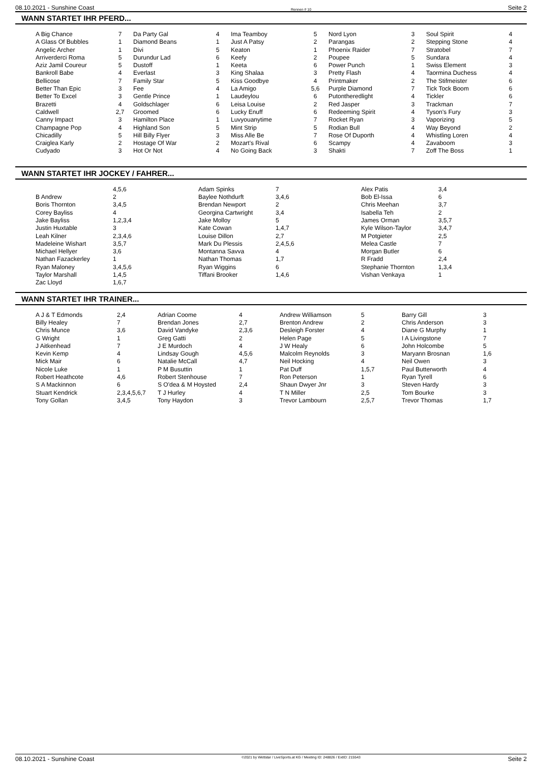08.10.2021 - Sunshine Coast Rennen # 10 Seite 2
WANN STARTET IHR PFERD...
| A Big Chance | 7 | Da Party Gal | 4 | Ima Teamboy | 5 | Nord Lyon | 3 | Soul Spirit | 4 |
| A Glass Of Bubbles | 1 | Diamond Beans | 1 | Just A Patsy | 2 | Parangas | 2 | Stepping Stone | 4 |
| Angelic Archer | 1 | Divi | 5 | Keaton | 1 | Phoenix Raider | 7 | Stratobel | 7 |
| Arriverderci Roma | 5 | Durundur Lad | 6 | Keefy | 2 | Poupee | 5 | Sundara | 4 |
| Aziz Jamil Coureur | 5 | Dustoff | 1 | Keeta | 6 | Power Punch | 1 | Swiss Element | 3 |
| Bankroll Babe | 4 | Everlast | 3 | King Shalaa | 3 | Pretty Flash | 4 | Taormina Duchess | 4 |
| Bellicose | 7 | Family Star | 5 | Kiss Goodbye | 4 | Printmaker | 2 | The Stifmeister | 6 |
| Better Than Epic | 3 | Fee | 4 | La Amigo | 5,6 | Purple Diamond | 7 | Tick Tock Boom | 6 |
| Better To Excel | 3 | Gentle Prince | 1 | Laudeylou | 6 | Putontheredlight | 4 | Tickler | 6 |
| Brazetti | 4 | Goldschlager | 6 | Leisa Louise | 2 | Red Jasper | 3 | Trackman | 7 |
| Caldwell | 2,7 | Groomed | 6 | Lucky Enuff | 6 | Redeeming Spirit | 4 | Tyson's Fury | 3 |
| Canny Impact | 3 | Hamilton Place | 1 | Luvyouanytime | 7 | Rocket Ryan | 3 | Vaporizing | 5 |
| Champagne Pop | 4 | Highland Son | 5 | Mint Strip | 5 | Rodian Bull | 4 | Way Beyond | 2 |
| Chicadilly | 5 | Hill Billy Flyer | 3 | Miss Alle Be | 7 | Rose Of Duporth | 4 | Whistling Loren | 4 |
| Craiglea Karly | 2 | Hostage Of War | 2 | Mozart's Rival | 6 | Scampy | 4 | Zavaboom | 3 |
| Cudyado | 3 | Hot Or Not | 4 | No Going Back | 3 | Shakti | 7 | Zoff The Boss | 1 |
WANN STARTET IHR JOCKEY / FAHRER...
| | 4,5,6 | Adam Spinks | 7 | Alex Patis | 3,4 |
| B Andrew | 2 | Baylee Nothdurft | 3,4,6 | Bob El-Issa | 6 |
| Boris Thornton | 3,4,5 | Brendan Newport | 2 | Chris Meehan | 3,7 |
| Corey Bayliss | 4 | Georgina Cartwright | 3,4 | Isabella Teh | 2 |
| Jake Bayliss | 1,2,3,4 | Jake Molloy | 5 | James Orman | 3,5,7 |
| Justin Huxtable | 3 | Kate Cowan | 1,4,7 | Kyle Wilson-Taylor | 3,4,7 |
| Leah Kilner | 2,3,4,6 | Louise Dillon | 2,7 | M Potgieter | 2,5 |
| Madeleine Wishart | 3,5,7 | Mark Du Plessis | 2,4,5,6 | Melea Castle | 7 |
| Michael Hellyer | 3,6 | Montanna Savva | 4 | Morgan Butler | 6 |
| Nathan Fazackerley | 1 | Nathan Thomas | 1,7 | R Fradd | 2,4 |
| Ryan Maloney | 3,4,5,6 | Ryan Wiggins | 6 | Stephanie Thornton | 1,3,4 |
| Taylor Marshall | 1,4,5 | Tiffani Brooker | 1,4,6 | Vishan Venkaya | 1 |
| Zac Lloyd | 1,6,7 | | | | |
WANN STARTET IHR TRAINER...
| A J & T Edmonds | 2,4 | Adrian Coome | 4 | Andrew Williamson | 5 | Barry Gill | 3 |
| Billy Healey | 7 | Brendan Jones | 2,7 | Brenton Andrew | 2 | Chris Anderson | 3 |
| Chris Munce | 3,6 | David Vandyke | 2,3,6 | Desleigh Forster | 4 | Diane G Murphy | 1 |
| G Wright | 1 | Greg Gatti | 2 | Helen Page | 5 | I A Livingstone | 7 |
| J Aitkenhead | 7 | J E Murdoch | 4 | J W Healy | 6 | John Holcombe | 5 |
| Kevin Kemp | 4 | Lindsay Gough | 4,5,6 | Malcolm Reynolds | 3 | Maryann Brosnan | 1,6 |
| Mick Mair | 6 | Natalie McCall | 4,7 | Neil Hocking | 4 | Neil Owen | 3 |
| Nicole Luke | 1 | P M Busuttin | 1 | Pat Duff | 1,5,7 | Paul Butterworth | 4 |
| Robert Heathcote | 4,6 | Robert Stenhouse | 7 | Ron Peterson | 1 | Ryan Tyrell | 6 |
| S A Mackinnon | 6 | S O'dea & M Hoysted | 2,4 | Shaun Dwyer Jnr | 3 | Steven Hardy | 3 |
| Stuart Kendrick | 2,3,4,5,6,7 | T J Hurley | 4 | T N Miller | 2,5 | Tom Bourke | 3 |
| Tony Gollan | 3,4,5 | Tony Haydon | 3 | Trevor Lambourn | 2,5,7 | Trevor Thomas | 1,7 |
08.10.2021 - Sunshine Coast ©2021 by Wettstar / LiveSports.at KG / Meeting ID: 248826 / ExtID: 215543 Seite 2